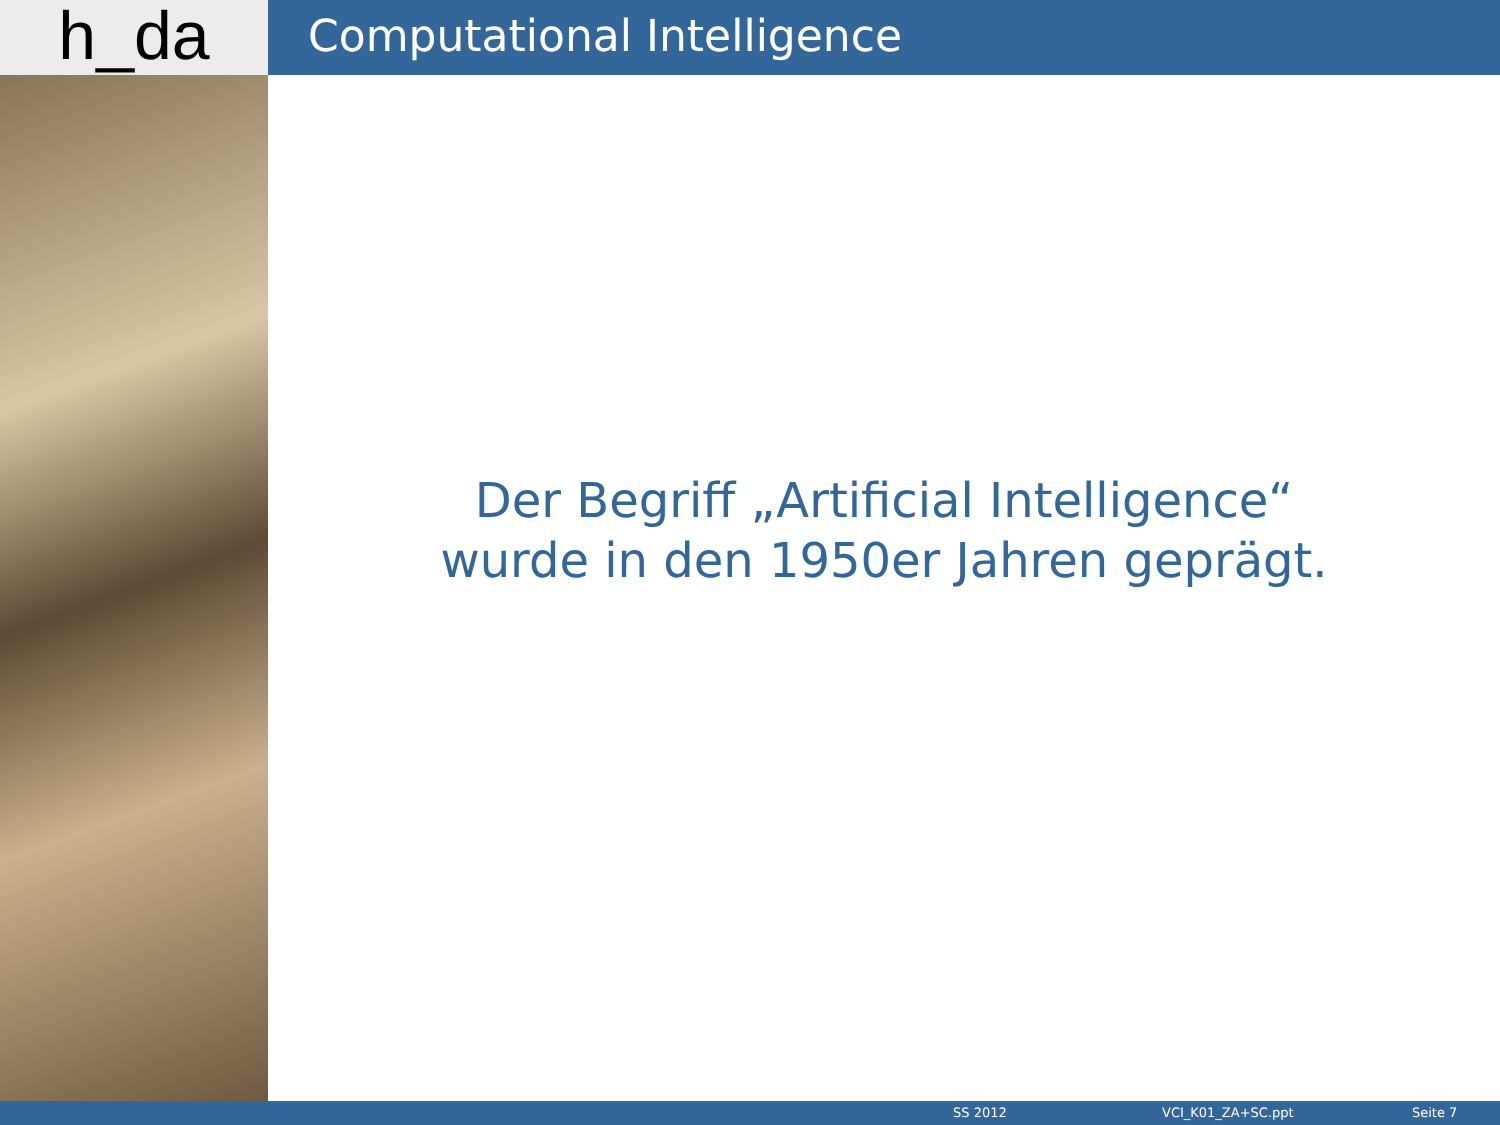h_da
Computational Intelligence
Der Begriff „Artificial Intelligence“
wurde in den 1950er Jahren geprägt.
SS 2012 VCI_K01_ZA+SC.ppt Seite 7